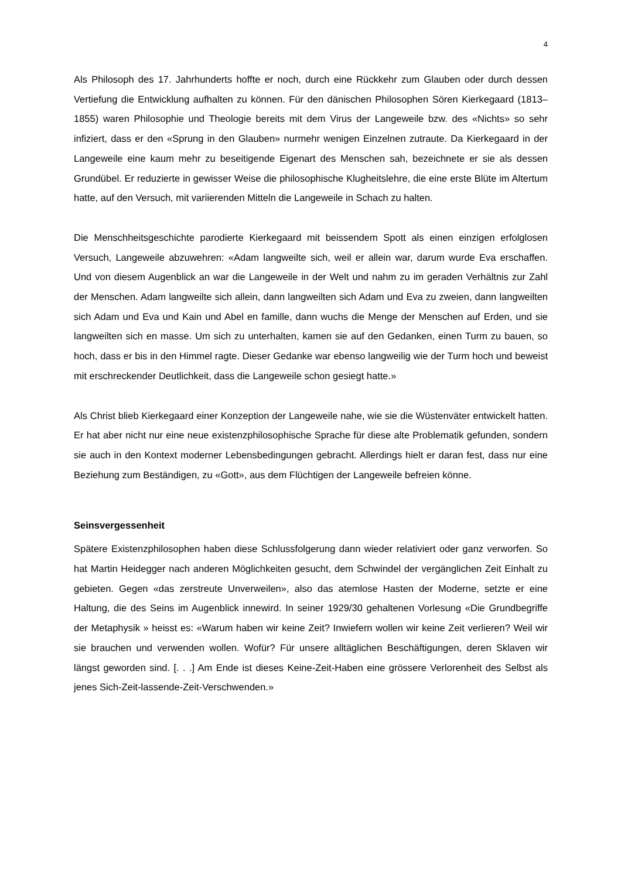4
Als Philosoph des 17. Jahrhunderts hoffte er noch, durch eine Rückkehr zum Glauben oder durch dessen Vertiefung die Entwicklung aufhalten zu können. Für den dänischen Philosophen Sören Kierkegaard (1813–1855) waren Philosophie und Theologie bereits mit dem Virus der Langeweile bzw. des «Nichts» so sehr infiziert, dass er den «Sprung in den Glauben» nurmehr wenigen Einzelnen zutraute. Da Kierkegaard in der Langeweile eine kaum mehr zu beseitigende Eigenart des Menschen sah, bezeichnete er sie als dessen Grundübel. Er reduzierte in gewisser Weise die philosophische Klugheitslehre, die eine erste Blüte im Altertum hatte, auf den Versuch, mit variierenden Mitteln die Langeweile in Schach zu halten.
Die Menschheitsgeschichte parodierte Kierkegaard mit beissendem Spott als einen einzigen erfolglosen Versuch, Langeweile abzuwehren: «Adam langweilte sich, weil er allein war, darum wurde Eva erschaffen. Und von diesem Augenblick an war die Langeweile in der Welt und nahm zu im geraden Verhältnis zur Zahl der Menschen. Adam langweilte sich allein, dann langweilten sich Adam und Eva zu zweien, dann langweilten sich Adam und Eva und Kain und Abel en famille, dann wuchs die Menge der Menschen auf Erden, und sie langweilten sich en masse. Um sich zu unterhalten, kamen sie auf den Gedanken, einen Turm zu bauen, so hoch, dass er bis in den Himmel ragte. Dieser Gedanke war ebenso langweilig wie der Turm hoch und beweist mit erschreckender Deutlichkeit, dass die Langeweile schon gesiegt hatte.»
Als Christ blieb Kierkegaard einer Konzeption der Langeweile nahe, wie sie die Wüstenväter entwickelt hatten. Er hat aber nicht nur eine neue existenzphilosophische Sprache für diese alte Problematik gefunden, sondern sie auch in den Kontext moderner Lebensbedingungen gebracht. Allerdings hielt er daran fest, dass nur eine Beziehung zum Beständigen, zu «Gott», aus dem Flüchtigen der Langeweile befreien könne.
Seinsvergessenheit
Spätere Existenzphilosophen haben diese Schlussfolgerung dann wieder relativiert oder ganz verworfen. So hat Martin Heidegger nach anderen Möglichkeiten gesucht, dem Schwindel der vergänglichen Zeit Einhalt zu gebieten. Gegen «das zerstreute Unverweilen», also das atemlose Hasten der Moderne, setzte er eine Haltung, die des Seins im Augenblick innewird. In seiner 1929/30 gehaltenen Vorlesung «Die Grundbegriffe der Metaphysik » heisst es: «Warum haben wir keine Zeit? Inwiefern wollen wir keine Zeit verlieren? Weil wir sie brauchen und verwenden wollen. Wofür? Für unsere alltäglichen Beschäftigungen, deren Sklaven wir längst geworden sind. [. . .] Am Ende ist dieses Keine-Zeit-Haben eine grössere Verlorenheit des Selbst als jenes Sich-Zeit-lassende-Zeit-Verschwenden.»